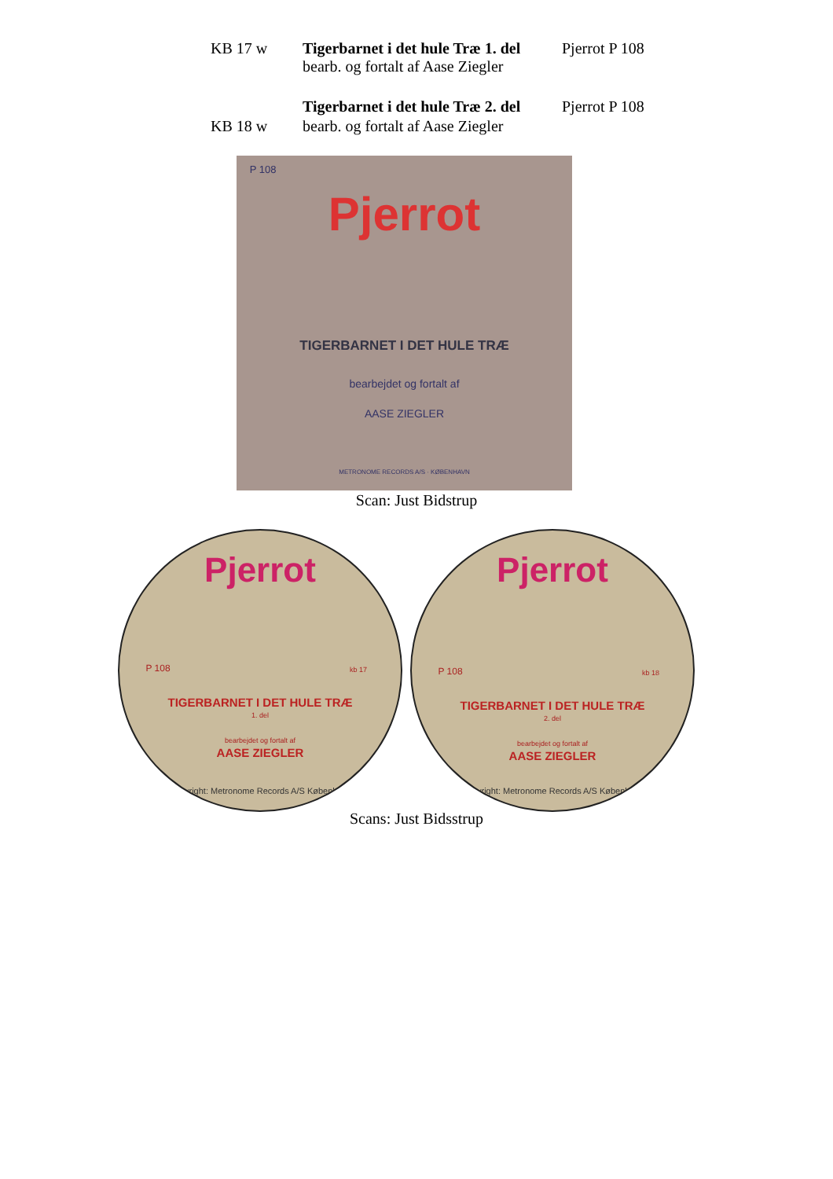KB 17 w Tigerbarnet i det hule Træ 1. del
bearb. og fortalt af Aase Ziegler Pjerrot P 108
Tigerbarnet i det hule Træ 2. del Pjerrot P 108
KB 18 w bearb. og fortalt af Aase Ziegler
P 108
Pjerrot
TIGERBARNET I DET HULE TRÆ
bearbejdet og fortalt af
AASE ZIEGLER
METRONOME RECORDS A/S · KØBENHAVN
Scan: Just Bidstrup
Pjerrot
P 108 kb 17
TIGERBARNET I DET HULE TRÆ
1. del
bearbejdet og fortalt af
AASE ZIEGLER
Copyright: Metronome Records A/S København
Pjerrot
P 108 kb 18
TIGERBARNET I DET HULE TRÆ
2. del
bearbejdet og fortalt af
AASE ZIEGLER
Copyright: Metronome Records A/S København
Scans: Just Bidsstrup